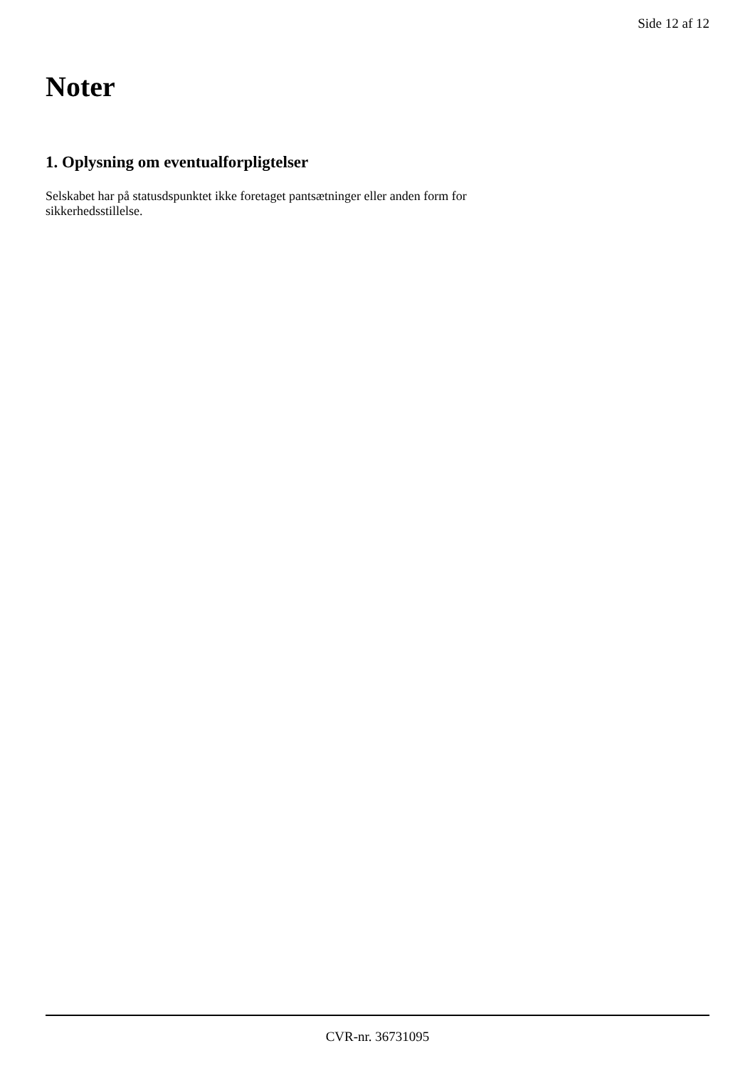Side 12 af 12
Noter
1. Oplysning om eventualforpligtelser
Selskabet har på statusdspunktet ikke foretaget pantsætninger eller anden form for sikkerhedsstillelse.
CVR-nr. 36731095